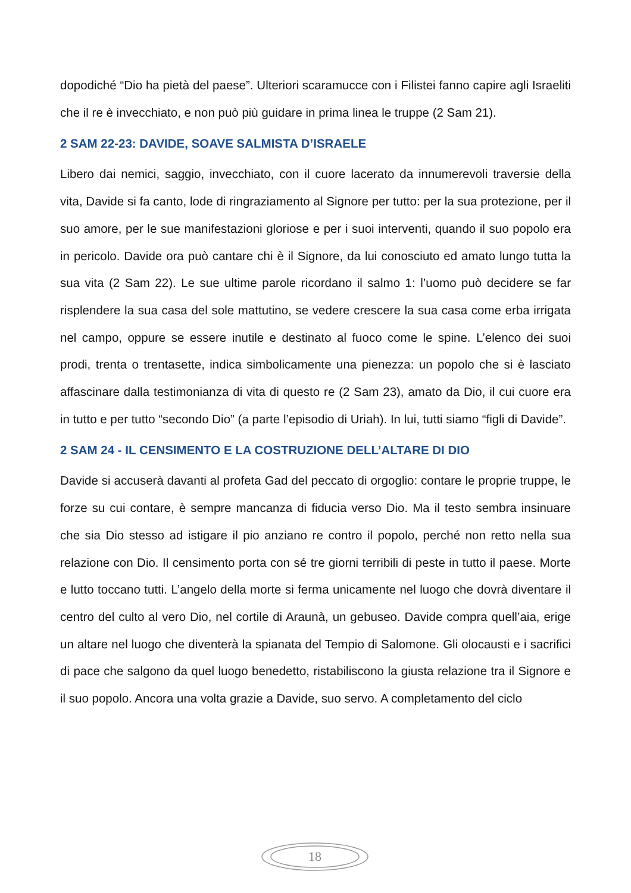dopodiché “Dio ha pietà del paese”. Ulteriori scaramucce con i Filistei fanno capire agli Israeliti che il re è invecchiato, e non può più guidare in prima linea le truppe (2 Sam 21).
2 SAM 22-23: DAVIDE, SOAVE SALMISTA D’ISRAELE
Libero dai nemici, saggio, invecchiato, con il cuore lacerato da innumerevoli traversie della vita, Davide si fa canto, lode di ringraziamento al Signore per tutto: per la sua protezione, per il suo amore, per le sue manifestazioni gloriose e per i suoi interventi, quando il suo popolo era in pericolo. Davide ora può cantare chi è il Signore, da lui conosciuto ed amato lungo tutta la sua vita (2 Sam 22). Le sue ultime parole ricordano il salmo 1: l’uomo può decidere se far risplendere la sua casa del sole mattutino, se vedere crescere la sua casa come erba irrigata nel campo, oppure se essere inutile e destinato al fuoco come le spine. L’elenco dei suoi prodi, trenta o trentasette, indica simbolicamente una pienezza: un popolo che si è lasciato affascinare dalla testimonianza di vita di questo re (2 Sam 23), amato da Dio, il cui cuore era in tutto e per tutto “secondo Dio” (a parte l’episodio di Uriah). In lui, tutti siamo “figli di Davide”.
2 SAM 24 - IL CENSIMENTO E LA COSTRUZIONE DELL’ALTARE DI DIO
Davide si accuserà davanti al profeta Gad del peccato di orgoglio: contare le proprie truppe, le forze su cui contare, è sempre mancanza di fiducia verso Dio. Ma il testo sembra insinuare che sia Dio stesso ad istigare il pio anziano re contro il popolo, perché non retto nella sua relazione con Dio. Il censimento porta con sé tre giorni terribili di peste in tutto il paese. Morte e lutto toccano tutti. L’angelo della morte si ferma unicamente nel luogo che dovrà diventare il centro del culto al vero Dio, nel cortile di Araunà, un gebuseo. Davide compra quell’aia, erige un altare nel luogo che diventerà la spianata del Tempio di Salomone. Gli olocausti e i sacrifici di pace che salgono da quel luogo benedetto, ristabiliscono la giusta relazione tra il Signore e il suo popolo. Ancora una volta grazie a Davide, suo servo. A completamento del ciclo
18